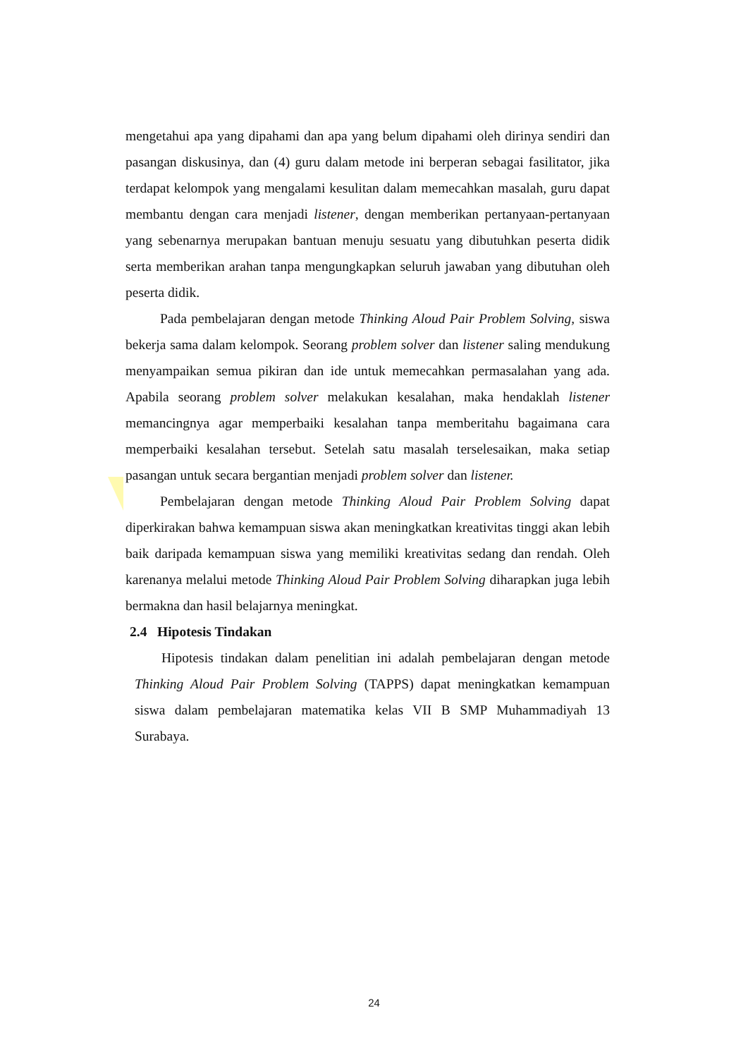mengetahui apa yang dipahami dan apa yang belum dipahami oleh dirinya sendiri dan pasangan diskusinya, dan (4) guru dalam metode ini berperan sebagai fasilitator, jika terdapat kelompok yang mengalami kesulitan dalam memecahkan masalah, guru dapat membantu dengan cara menjadi listener, dengan memberikan pertanyaan-pertanyaan yang sebenarnya merupakan bantuan menuju sesuatu yang dibutuhkan peserta didik serta memberikan arahan tanpa mengungkapkan seluruh jawaban yang dibutuhan oleh peserta didik.
Pada pembelajaran dengan metode Thinking Aloud Pair Problem Solving, siswa bekerja sama dalam kelompok. Seorang problem solver dan listener saling mendukung menyampaikan semua pikiran dan ide untuk memecahkan permasalahan yang ada. Apabila seorang problem solver melakukan kesalahan, maka hendaklah listener memancingnya agar memperbaiki kesalahan tanpa memberitahu bagaimana cara memperbaiki kesalahan tersebut. Setelah satu masalah terselesaikan, maka setiap pasangan untuk secara bergantian menjadi problem solver dan listener.
Pembelajaran dengan metode Thinking Aloud Pair Problem Solving dapat diperkirakan bahwa kemampuan siswa akan meningkatkan kreativitas tinggi akan lebih baik daripada kemampuan siswa yang memiliki kreativitas sedang dan rendah. Oleh karenanya melalui metode Thinking Aloud Pair Problem Solving diharapkan juga lebih bermakna dan hasil belajarnya meningkat.
2.4 Hipotesis Tindakan
Hipotesis tindakan dalam penelitian ini adalah pembelajaran dengan metode Thinking Aloud Pair Problem Solving (TAPPS) dapat meningkatkan kemampuan siswa dalam pembelajaran matematika kelas VII B SMP Muhammadiyah 13 Surabaya.
24